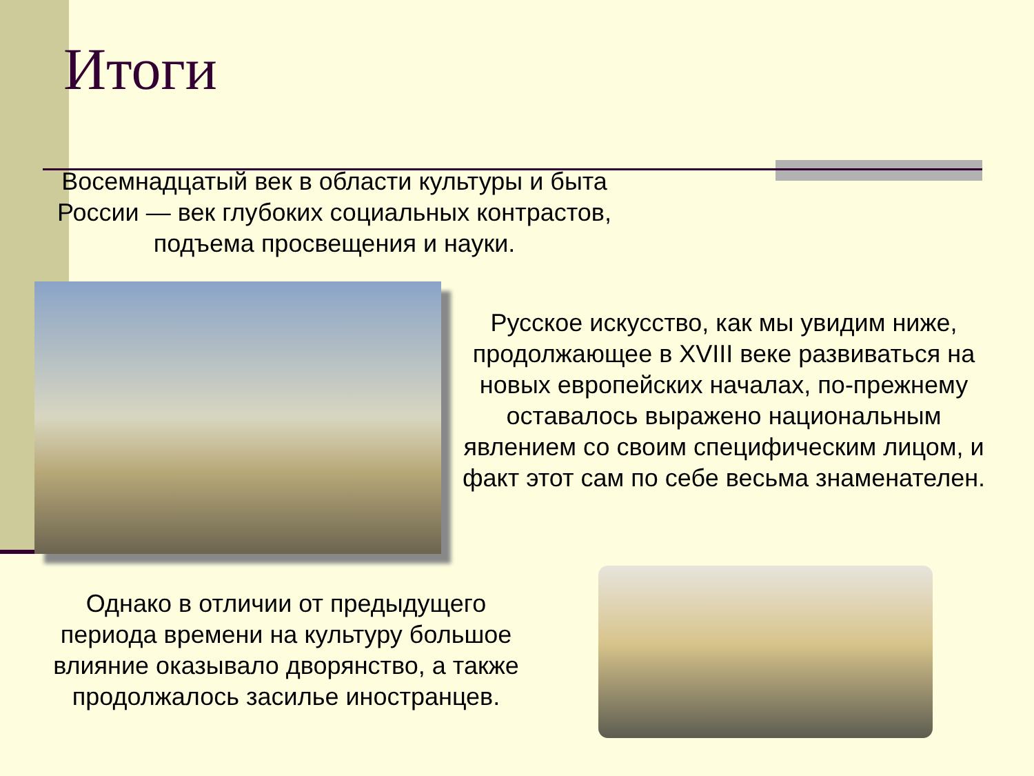Итоги
Восемнадцатый век в области культуры и быта России — век глубоких социальных контрастов, подъема просвещения и науки.
Русское искусство, как мы увидим ниже, продолжающее в XVIII веке развиваться на новых европейских началах, по-прежнему оставалось выражено национальным явлением со своим специфическим лицом, и факт этот сам по себе весьма знаменателен.
Однако в отличии от предыдущего периода времени на культуру большое влияние оказывало дворянство, а также продолжалось засилье иностранцев.